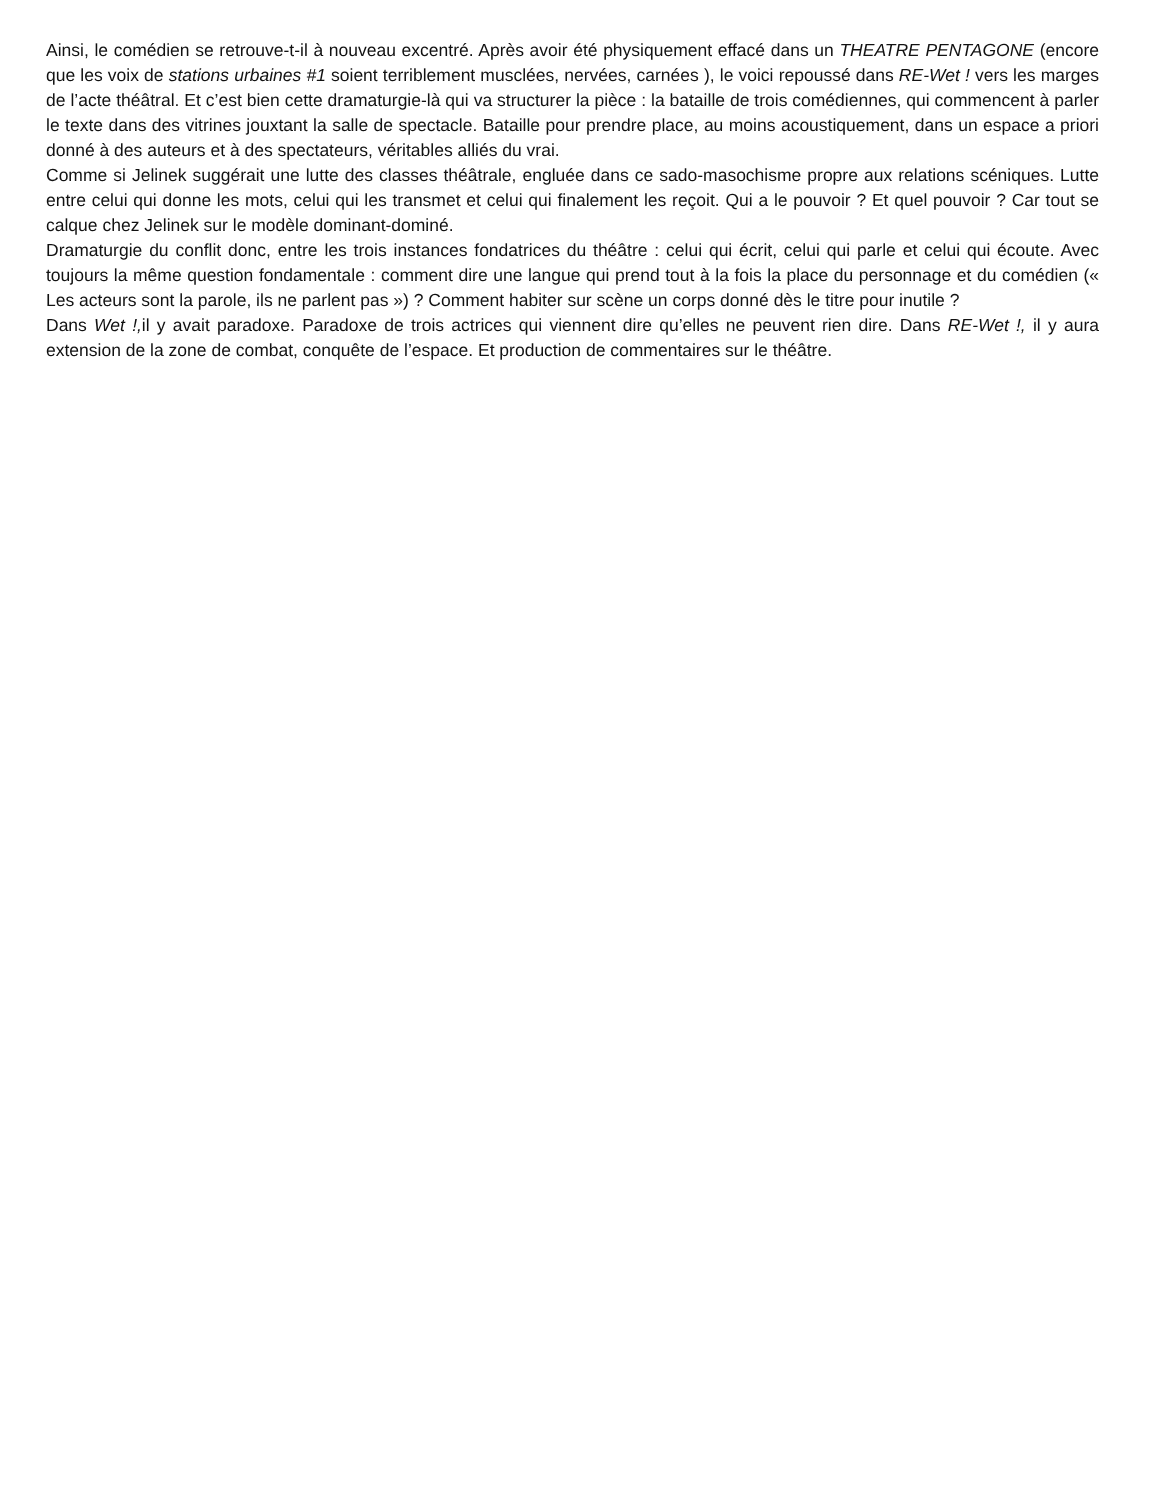Ainsi, le comédien se retrouve-t-il à nouveau excentré. Après avoir été physiquement effacé dans un THEATRE PENTAGONE (encore que les voix de stations urbaines #1 soient terriblement musclées, nervées, carnées ), le voici repoussé dans RE-Wet ! vers les marges de l’acte théâtral. Et c’est bien cette dramaturgie-là qui va structurer la pièce : la bataille de trois comédiennes, qui commencent à parler le texte dans des vitrines jouxtant la salle de spectacle. Bataille pour prendre place, au moins acoustiquement, dans un espace a priori donné à des auteurs et à des spectateurs, véritables alliés du vrai.
Comme si Jelinek suggérait une lutte des classes théâtrale, engluée dans ce sado-masochisme propre aux relations scéniques. Lutte entre celui qui donne les mots, celui qui les transmet et celui qui finalement les reçoit. Qui a le pouvoir ? Et quel pouvoir ? Car tout se calque chez Jelinek sur le modèle dominant-dominé.
Dramaturgie du conflit donc, entre les trois instances fondatrices du théâtre : celui qui écrit, celui qui parle et celui qui écoute. Avec toujours la même question fondamentale : comment dire une langue qui prend tout à la fois la place du personnage et du comédien (« Les acteurs sont la parole, ils ne parlent pas ») ? Comment habiter sur scène un corps donné dès le titre pour inutile ?
Dans Wet !, il y avait paradoxe. Paradoxe de trois actrices qui viennent dire qu’elles ne peuvent rien dire. Dans RE-Wet !, il y aura extension de la zone de combat, conquête de l’espace. Et production de commentaires sur le théâtre.